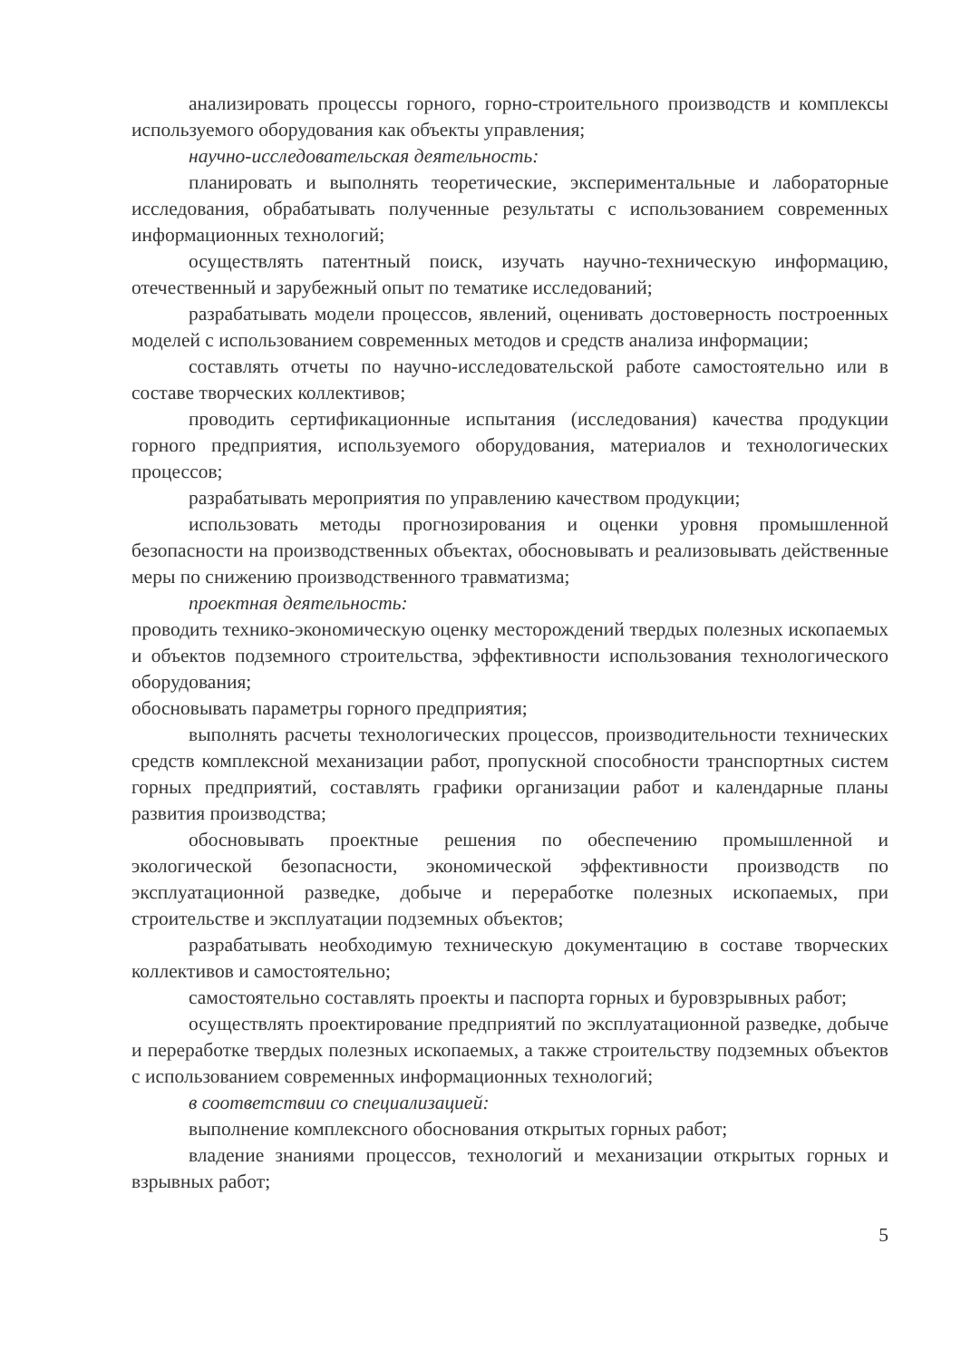анализировать процессы горного, горно-строительного производств и комплексы используемого оборудования как объекты управления;
научно-исследовательская деятельность:
планировать и выполнять теоретические, экспериментальные и лабораторные исследования, обрабатывать полученные результаты с использованием современных информационных технологий;
осуществлять патентный поиск, изучать научно-техническую информацию, отечественный и зарубежный опыт по тематике исследований;
разрабатывать модели процессов, явлений, оценивать достоверность построенных моделей с использованием современных методов и средств анализа информации;
составлять отчеты по научно-исследовательской работе самостоятельно или в составе творческих коллективов;
проводить сертификационные испытания (исследования) качества продукции горного предприятия, используемого оборудования, материалов и технологических процессов;
разрабатывать мероприятия по управлению качеством продукции;
использовать методы прогнозирования и оценки уровня промышленной безопасности на производственных объектах, обосновывать и реализовывать действенные меры по снижению производственного травматизма;
проектная деятельность:
проводить технико-экономическую оценку месторождений твердых полезных ископаемых и объектов подземного строительства, эффективности использования технологического оборудования;
обосновывать параметры горного предприятия;
выполнять расчеты технологических процессов, производительности технических средств комплексной механизации работ, пропускной способности транспортных систем горных предприятий, составлять графики организации работ и календарные планы развития производства;
обосновывать проектные решения по обеспечению промышленной и экологической безопасности, экономической эффективности производств по эксплуатационной разведке, добыче и переработке полезных ископаемых, при строительстве и эксплуатации подземных объектов;
разрабатывать необходимую техническую документацию в составе творческих коллективов и самостоятельно;
самостоятельно составлять проекты и паспорта горных и буровзрывных работ;
осуществлять проектирование предприятий по эксплуатационной разведке, добыче и переработке твердых полезных ископаемых, а также строительству подземных объектов с использованием современных информационных технологий;
в соответствии со специализацией:
выполнение комплексного обоснования открытых горных работ;
владение знаниями процессов, технологий и механизации открытых горных и взрывных работ;
5